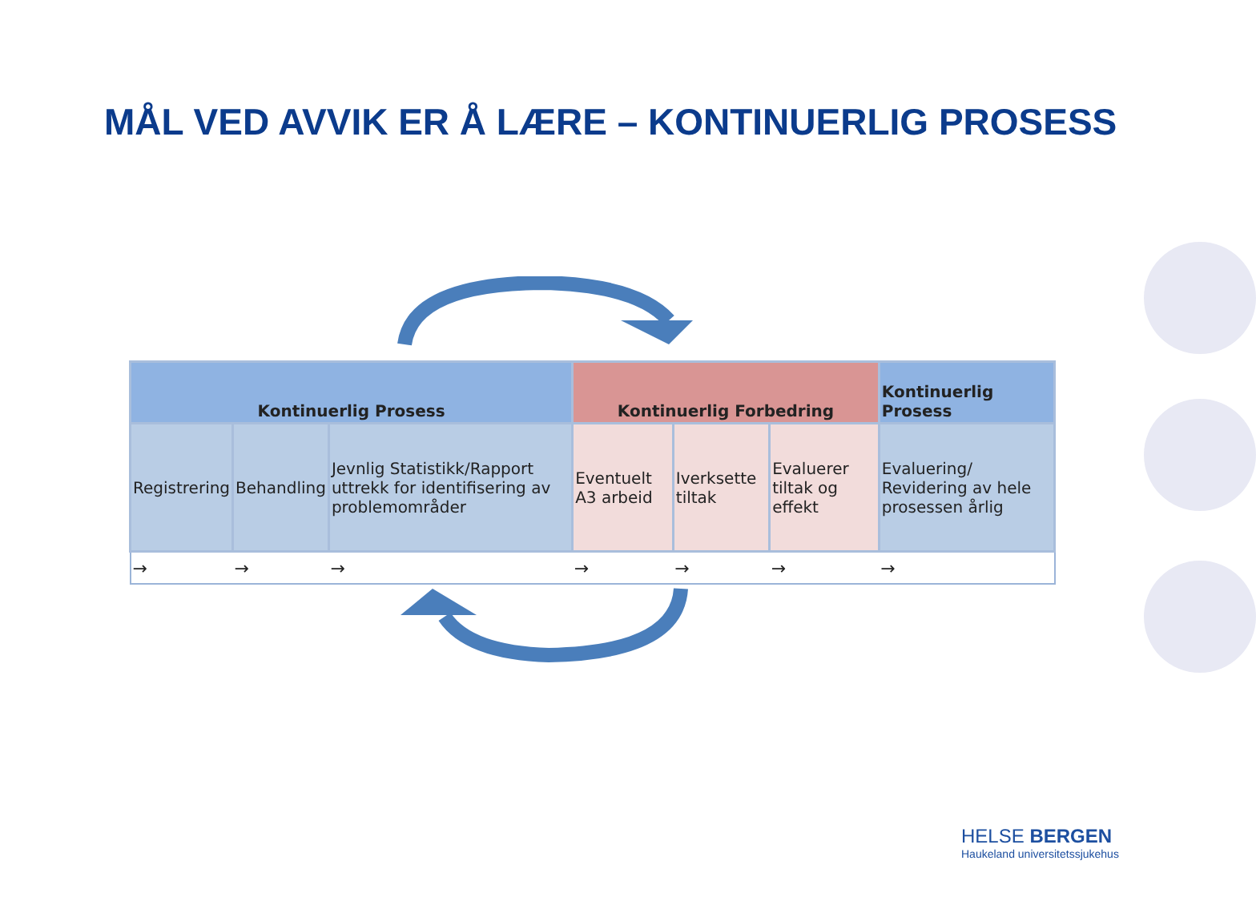MÅL VED AVVIK ER Å LÆRE – KONTINUERLIG PROSESS
| Kontinuerlig Prosess | | | Kontinuerlig Forbedring | | | Kontinuerlig Prosess |
| --- | --- | --- | --- | --- | --- | --- |
| Registrering | Behandling | Jevnlig Statistikk/Rapport uttrekk for identifisering av problemområder | Eventuelt A3 arbeid | Iverksette tiltak | Evaluerer tiltak og effekt | Evaluering/ Revidering av hele prosessen årlig |
| → | → | → | → | → | → | → |
HELSE BERGEN
Haukeland universitetssjukehus